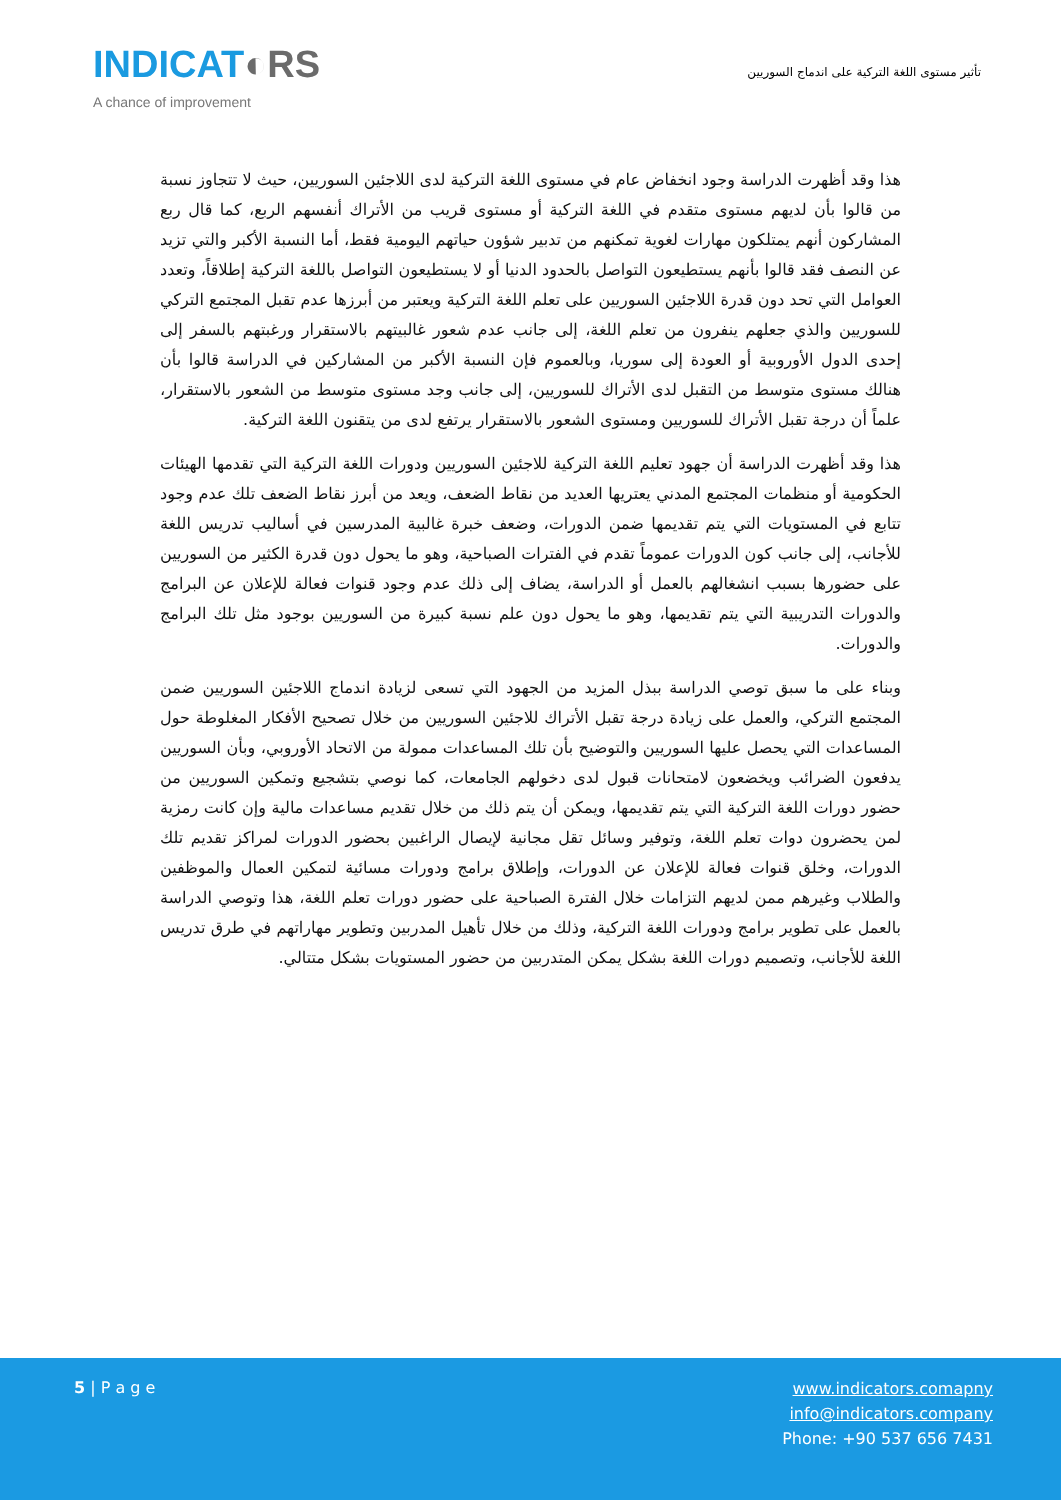INDICAT◐RS
A chance of improvement
تأثير مستوى اللغة التركية على اندماج السوريين
هذا وقد أظهرت الدراسة وجود انخفاض عام في مستوى اللغة التركية لدى اللاجئين السوريين، حيث لا تتجاوز نسبة من قالوا بأن لديهم مستوى متقدم في اللغة التركية أو مستوى قريب من الأتراك أنفسهم الربع، كما قال ربع المشاركون أنهم يمتلكون مهارات لغوية تمكنهم من تدبير شؤون حياتهم اليومية فقط، أما النسبة الأكبر والتي تزيد عن النصف فقد قالوا بأنهم يستطيعون التواصل بالحدود الدنيا أو لا يستطيعون التواصل باللغة التركية إطلاقاً، وتعدد العوامل التي تحد دون قدرة اللاجئين السوريين على تعلم اللغة التركية ويعتبر من أبرزها عدم تقبل المجتمع التركي للسوريين والذي جعلهم ينفرون من تعلم اللغة، إلى جانب عدم شعور غالبيتهم بالاستقرار ورغبتهم بالسفر إلى إحدى الدول الأوروبية أو العودة إلى سوريا، وبالعموم فإن النسبة الأكبر من المشاركين في الدراسة قالوا بأن هنالك مستوى متوسط من التقبل لدى الأتراك للسوريين، إلى جانب وجد مستوى متوسط من الشعور بالاستقرار، علماً أن درجة تقبل الأتراك للسوريين ومستوى الشعور بالاستقرار يرتفع لدى من يتقنون اللغة التركية.
هذا وقد أظهرت الدراسة أن جهود تعليم اللغة التركية للاجئين السوريين ودورات اللغة التركية التي تقدمها الهيئات الحكومية أو منظمات المجتمع المدني يعتريها العديد من نقاط الضعف، ويعد من أبرز نقاط الضعف تلك عدم وجود تتابع في المستويات التي يتم تقديمها ضمن الدورات، وضعف خبرة غالبية المدرسين في أساليب تدريس اللغة للأجانب، إلى جانب كون الدورات عموماً تقدم في الفترات الصباحية، وهو ما يحول دون قدرة الكثير من السوريين على حضورها بسبب انشغالهم بالعمل أو الدراسة، يضاف إلى ذلك عدم وجود قنوات فعالة للإعلان عن البرامج والدورات التدريبية التي يتم تقديمها، وهو ما يحول دون علم نسبة كبيرة من السوريين بوجود مثل تلك البرامج والدورات.
وبناء على ما سبق توصي الدراسة ببذل المزيد من الجهود التي تسعى لزيادة اندماج اللاجئين السوريين ضمن المجتمع التركي، والعمل على زيادة درجة تقبل الأتراك للاجئين السوريين من خلال تصحيح الأفكار المغلوطة حول المساعدات التي يحصل عليها السوريين والتوضيح بأن تلك المساعدات ممولة من الاتحاد الأوروبي، وبأن السوريين يدفعون الضرائب ويخضعون لامتحانات قبول لدى دخولهم الجامعات، كما نوصي بتشجيع وتمكين السوريين من حضور دورات اللغة التركية التي يتم تقديمها، ويمكن أن يتم ذلك من خلال تقديم مساعدات مالية وإن كانت رمزية لمن يحضرون دوات تعلم اللغة، وتوفير وسائل تقل مجانية لإيصال الراغبين بحضور الدورات لمراكز تقديم تلك الدورات، وخلق قنوات فعالة للإعلان عن الدورات، وإطلاق برامج ودورات مسائية لتمكين العمال والموظفين والطلاب وغيرهم ممن لديهم التزامات خلال الفترة الصباحية على حضور دورات تعلم اللغة، هذا وتوصي الدراسة بالعمل على تطوير برامج ودورات اللغة التركية، وذلك من خلال تأهيل المدربين وتطوير مهاراتهم في طرق تدريس اللغة للأجانب، وتصميم دورات اللغة بشكل يمكن المتدربين من حضور المستويات بشكل متتالي.
5 | P a g e
www.indicators.comapny
info@indicators.company
Phone: +90 537 656 7431